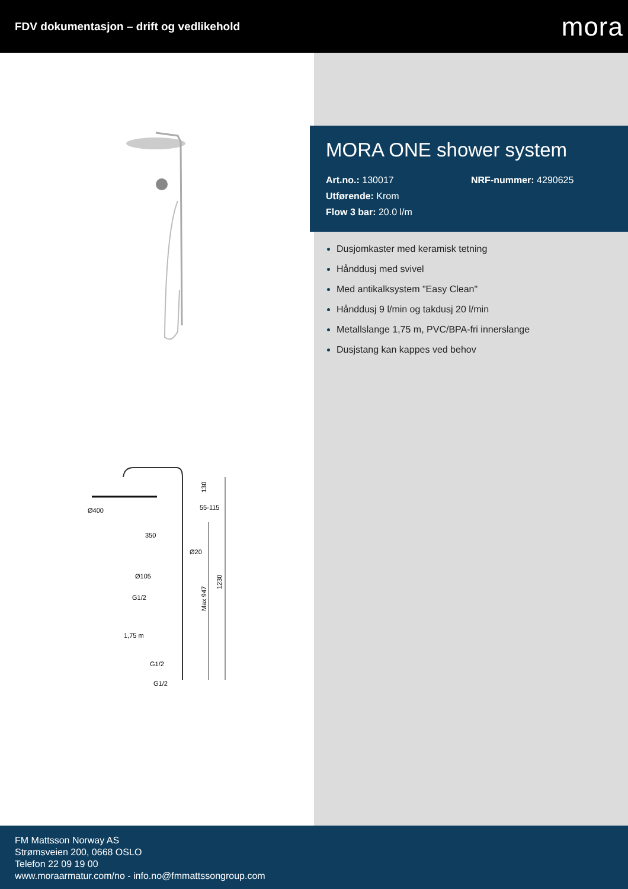FDV dokumentasjon – drift og vedlikehold
mora
Ø400
350
55-115
Ø20
Ø105
G1/2
1,75 m
G1/2
G1/2
130
Max 947
1230
MORA ONE shower system
Art.no.: 130017 NRF-nummer: 4290625
Utførende: Krom
Flow 3 bar: 20.0 l/m
Dusjomkaster med keramisk tetning
Hånddusj med svivel
Med antikalksystem "Easy Clean"
Hånddusj 9 l/min og takdusj 20 l/min
Metallslange 1,75 m, PVC/BPA-fri innerslange
Dusjstang kan kappes ved behov
FM Mattsson Norway AS
Strømsveien 200, 0668 OSLO
Telefon 22 09 19 00
www.moraarmatur.com/no - info.no@fmmattssongroup.com